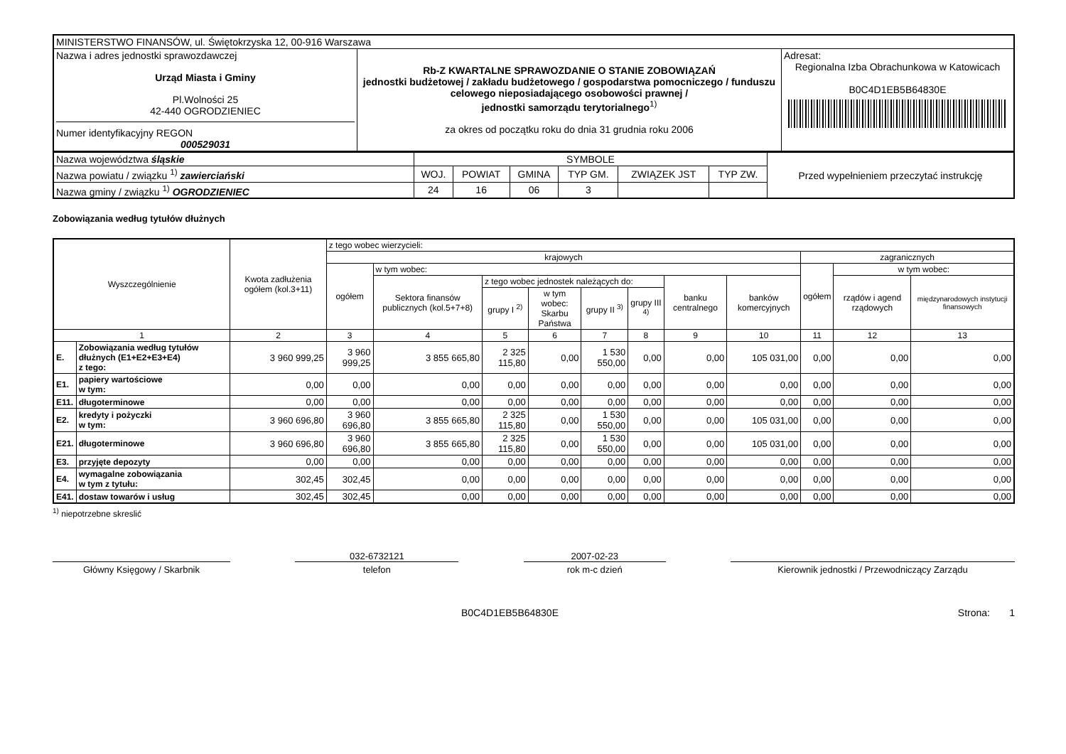| MINISTERSTWO FINANSÓW, ul. Świętokrzyska 12, 00-916 Warszawa | | |
| Nazwa i adres jednostki sprawozdawczej Urząd Miasta i Gminy Pl.Wolności 25 42-440 OGRODZIENIEC Numer identyfikacyjny REGON 000529031 | Rb-Z KWARTALNE SPRAWOZDANIE O STANIE ZOBOWIĄZAŃ jednostki budżetowej / zakładu budżetowego / gospodarstwa pomocniczego / funduszu celowego nieposiadającego osobowości prawnej / jednostki samorządu terytorialnego<sup>1)</sup> za okres od początku roku do dnia 31 grudnia roku 2006 | Adresat: Regionalna Izba Obrachunkowa w Katowicach B0C4D1EB5B64830E |
| Nazwa województwa śląskie | SYMBOLE | | | | | | Przed wypełnieniem przeczytać instrukcję |
| Nazwa powiatu / związku <sup>1)</sup> zawierciański | WOJ. | POWIAT | GMINA | TYP GM. | ZWIĄZEK JST | TYP ZW. | |
| Nazwa gminy / związku <sup>1)</sup> OGRODZIENIEC | 24 | 16 | 06 | 3 | | | |
Zobowiązania według tytułów dłużnych
| Wyszczególnienie | | Kwota zadłużenia ogółem (kol.3+11) | z tego wobec wierzycieli: | | | | | | | | | | |
| --- | --- | --- | --- | --- | --- | --- | --- | --- | --- | --- | --- | --- | --- |
| | | | krajowych | | | | | | | | zagranicznych | | |
| | | | ogółem | w tym wobec: | | | | | | | ogółem | w tym wobec: | |
| | | | | Sektora finansów publicznych (kol.5+7+8) | z tego wobec jednostek należących do: | | | | banku centralnego | banków komercyjnych | | rządów i agend rządowych | międzynarodowych instytucji finansowych |
| | | | | | grupy I <sup>2)</sup> | w tym wobec: Skarbu Państwa | grupy II <sup>3)</sup> | grupy III <sup>4)</sup> | | | | | |
| 1 | | 2 | 3 | 4 | 5 | 6 | 7 | 8 | 9 | 10 | 11 | 12 | 13 |
| E. | Zobowiązania według tytułów dłużnych (E1+E2+E3+E4) z tego: | 3 960 999,25 | 3 960 999,25 | 3 855 665,80 | 2 325 115,80 | 0,00 | 1 530 550,00 | 0,00 | 0,00 | 105 031,00 | 0,00 | 0,00 | 0,00 |
| E1. | papiery wartościowe w tym: | 0,00 | 0,00 | 0,00 | 0,00 | 0,00 | 0,00 | 0,00 | 0,00 | 0,00 | 0,00 | 0,00 | 0,00 |
| E11. | długoterminowe | 0,00 | 0,00 | 0,00 | 0,00 | 0,00 | 0,00 | 0,00 | 0,00 | 0,00 | 0,00 | 0,00 | 0,00 |
| E2. | kredyty i pożyczki w tym: | 3 960 696,80 | 3 960 696,80 | 3 855 665,80 | 2 325 115,80 | 0,00 | 1 530 550,00 | 0,00 | 0,00 | 105 031,00 | 0,00 | 0,00 | 0,00 |
| E21. | długoterminowe | 3 960 696,80 | 3 960 696,80 | 3 855 665,80 | 2 325 115,80 | 0,00 | 1 530 550,00 | 0,00 | 0,00 | 105 031,00 | 0,00 | 0,00 | 0,00 |
| E3. | przyjęte depozyty | 0,00 | 0,00 | 0,00 | 0,00 | 0,00 | 0,00 | 0,00 | 0,00 | 0,00 | 0,00 | 0,00 | 0,00 |
| E4. | wymagalne zobowiązania w tym z tytułu: | 302,45 | 302,45 | 0,00 | 0,00 | 0,00 | 0,00 | 0,00 | 0,00 | 0,00 | 0,00 | 0,00 | 0,00 |
| E41. | dostaw towarów i usług | 302,45 | 302,45 | 0,00 | 0,00 | 0,00 | 0,00 | 0,00 | 0,00 | 0,00 | 0,00 | 0,00 | 0,00 |
<sup>1)</sup> niepotrzebne skreslić
Główny Księgowy / Skarbnik
032-6732121
telefon
2007-02-23
rok m-c dzień
Kierownik jednostki / Przewodniczący Zarządu
B0C4D1EB5B64830E Strona: 1